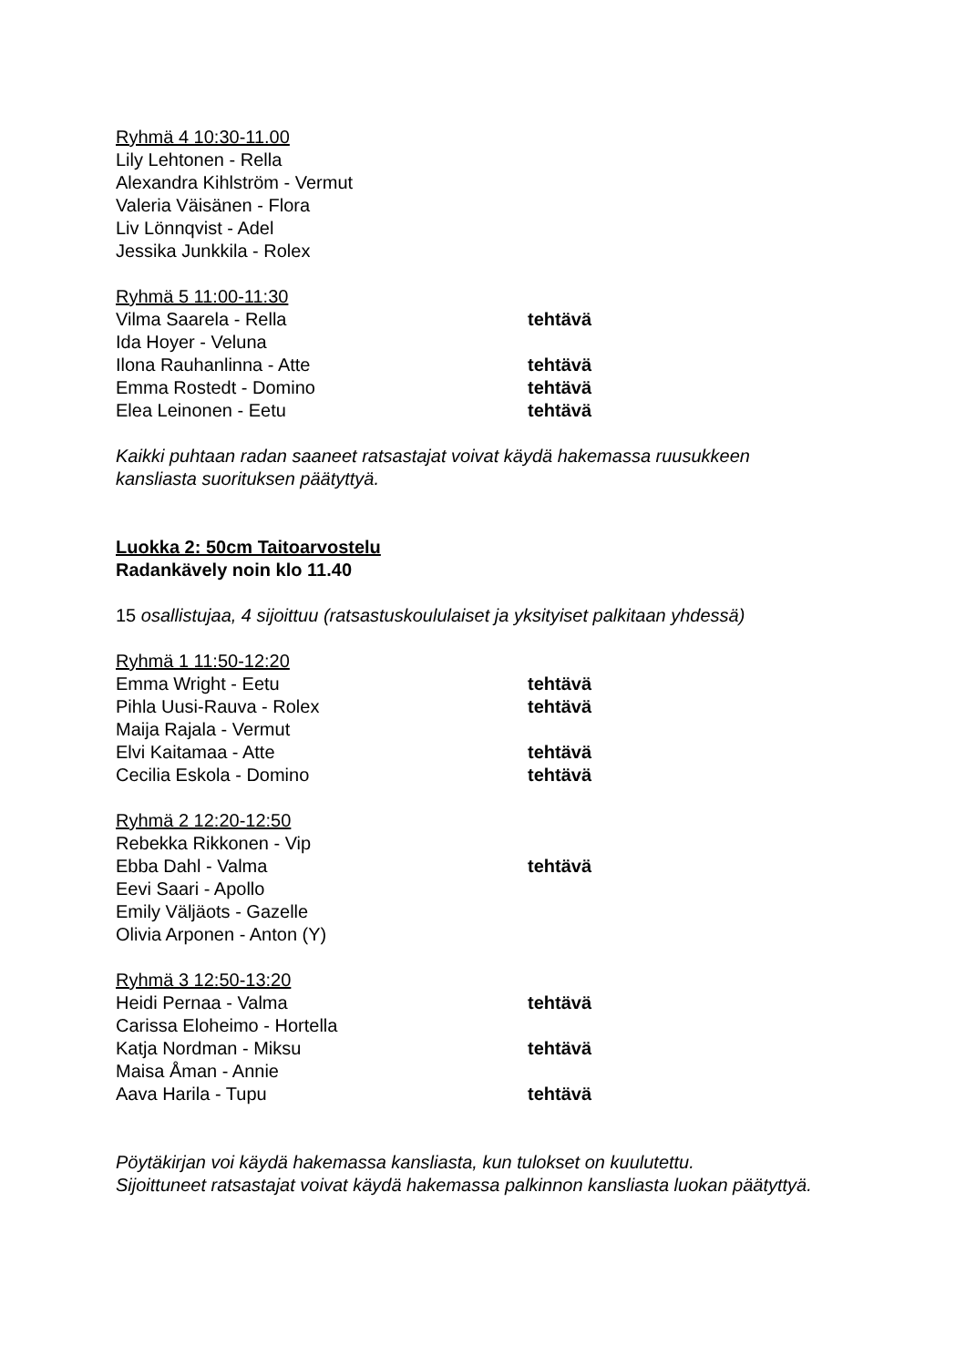Ryhmä 4 10:30-11.00
Lily Lehtonen - Rella
Alexandra Kihlström - Vermut
Valeria Väisänen - Flora
Liv Lönnqvist - Adel
Jessika Junkkila - Rolex
Ryhmä 5 11:00-11:30
Vilma Saarela - Rella tehtävä
Ida Hoyer - Veluna
Ilona Rauhanlinna - Atte tehtävä
Emma Rostedt - Domino tehtävä
Elea Leinonen - Eetu tehtävä
Kaikki puhtaan radan saaneet ratsastajat voivat käydä hakemassa ruusukkeen
kansliasta suorituksen päätyttyä.
Luokka 2: 50cm Taitoarvostelu
Radankävely noin klo 11.40
15 osallistujaa, 4 sijoittuu (ratsastuskoululaiset ja yksityiset palkitaan yhdessä)
Ryhmä 1 11:50-12:20
Emma Wright - Eetu tehtävä
Pihla Uusi-Rauva - Rolex tehtävä
Maija Rajala - Vermut
Elvi Kaitamaa - Atte tehtävä
Cecilia Eskola - Domino tehtävä
Ryhmä 2 12:20-12:50
Rebekka Rikkonen - Vip
Ebba Dahl - Valma tehtävä
Eevi Saari - Apollo
Emily Väljäots - Gazelle
Olivia Arponen - Anton (Y)
Ryhmä 3 12:50-13:20
Heidi Pernaa - Valma tehtävä
Carissa Eloheimo - Hortella
Katja Nordman - Miksu tehtävä
Maisa Åman - Annie
Aava Harila - Tupu tehtävä
Pöytäkirjan voi käydä hakemassa kansliasta, kun tulokset on kuulutettu.
Sijoittuneet ratsastajat voivat käydä hakemassa palkinnon kansliasta luokan päätyttyä.